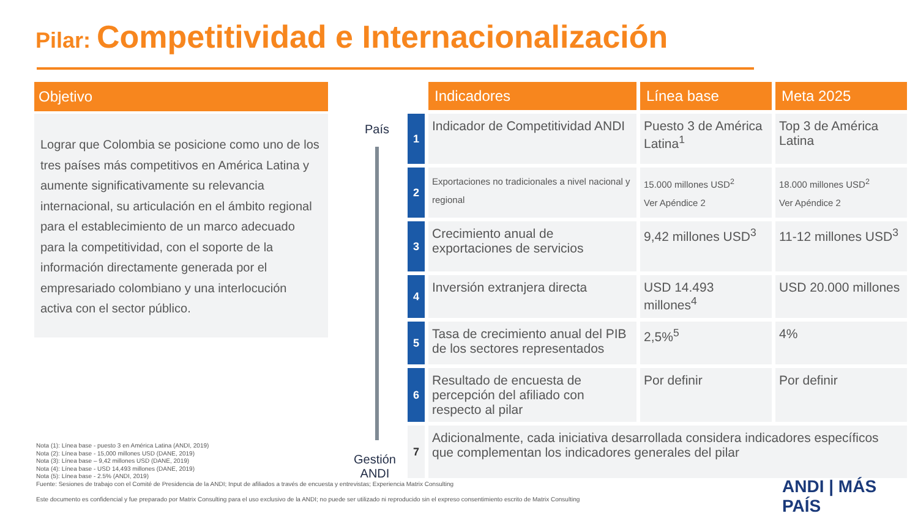Pilar: Competitividad e Internacionalización
Objetivo
Lograr que Colombia se posicione como uno de los tres países más competitivos en América Latina y aumente significativamente su relevancia internacional, su articulación en el ámbito regional para el establecimiento de un marco adecuado para la competitividad, con el soporte de la información directamente generada por el empresariado colombiano y una interlocución activa con el sector público.
País
Gestión
ANDI
| | Indicadores | Línea base | Meta 2025 |
| 1 | Indicador de Competitividad ANDI | Puesto 3 de América Latina<sup>1</sup> | Top 3 de América Latina |
| 2 | Exportaciones no tradicionales a nivel nacional y regional | 15.000 millones USD<sup>2</sup> Ver Apéndice 2 | 18.000 millones USD<sup>2</sup> Ver Apéndice 2 |
| 3 | Crecimiento anual de exportaciones de servicios | 9,42 millones USD<sup>3</sup> | 11-12 millones USD<sup>3</sup> |
| 4 | Inversión extranjera directa | USD 14.493 millones<sup>4</sup> | USD 20.000 millones |
| 5 | Tasa de crecimiento anual del PIB de los sectores representados | 2,5%<sup>5</sup> | 4% |
| 6 | Resultado de encuesta de percepción del afiliado con respecto al pilar | Por definir | Por definir |
| 7 | Adicionalmente, cada iniciativa desarrollada considera indicadores específicos que complementan los indicadores generales del pilar | | |
Nota (1): Línea base - puesto 3 en América Latina (ANDI, 2019)
Nota (2): Línea base - 15,000 millones USD (DANE, 2019)
Nota (3): Línea base – 9,42 millones USD (DANE, 2019)
Nota (4): Línea base - USD 14,493 millones (DANE, 2019)
Nota (5): Línea base - 2.5% (ANDI, 2019)
Fuente: Sesiones de trabajo con el Comité de Presidencia de la ANDI; Input de afiliados a través de encuesta y entrevistas; Experiencia Matrix Consulting
Este documento es confidencial y fue preparado por Matrix Consulting para el uso exclusivo de la ANDI; no puede ser utilizado ni reproducido sin el expreso consentimiento escrito de Matrix Consulting
ANDI | MÁS PAÍS